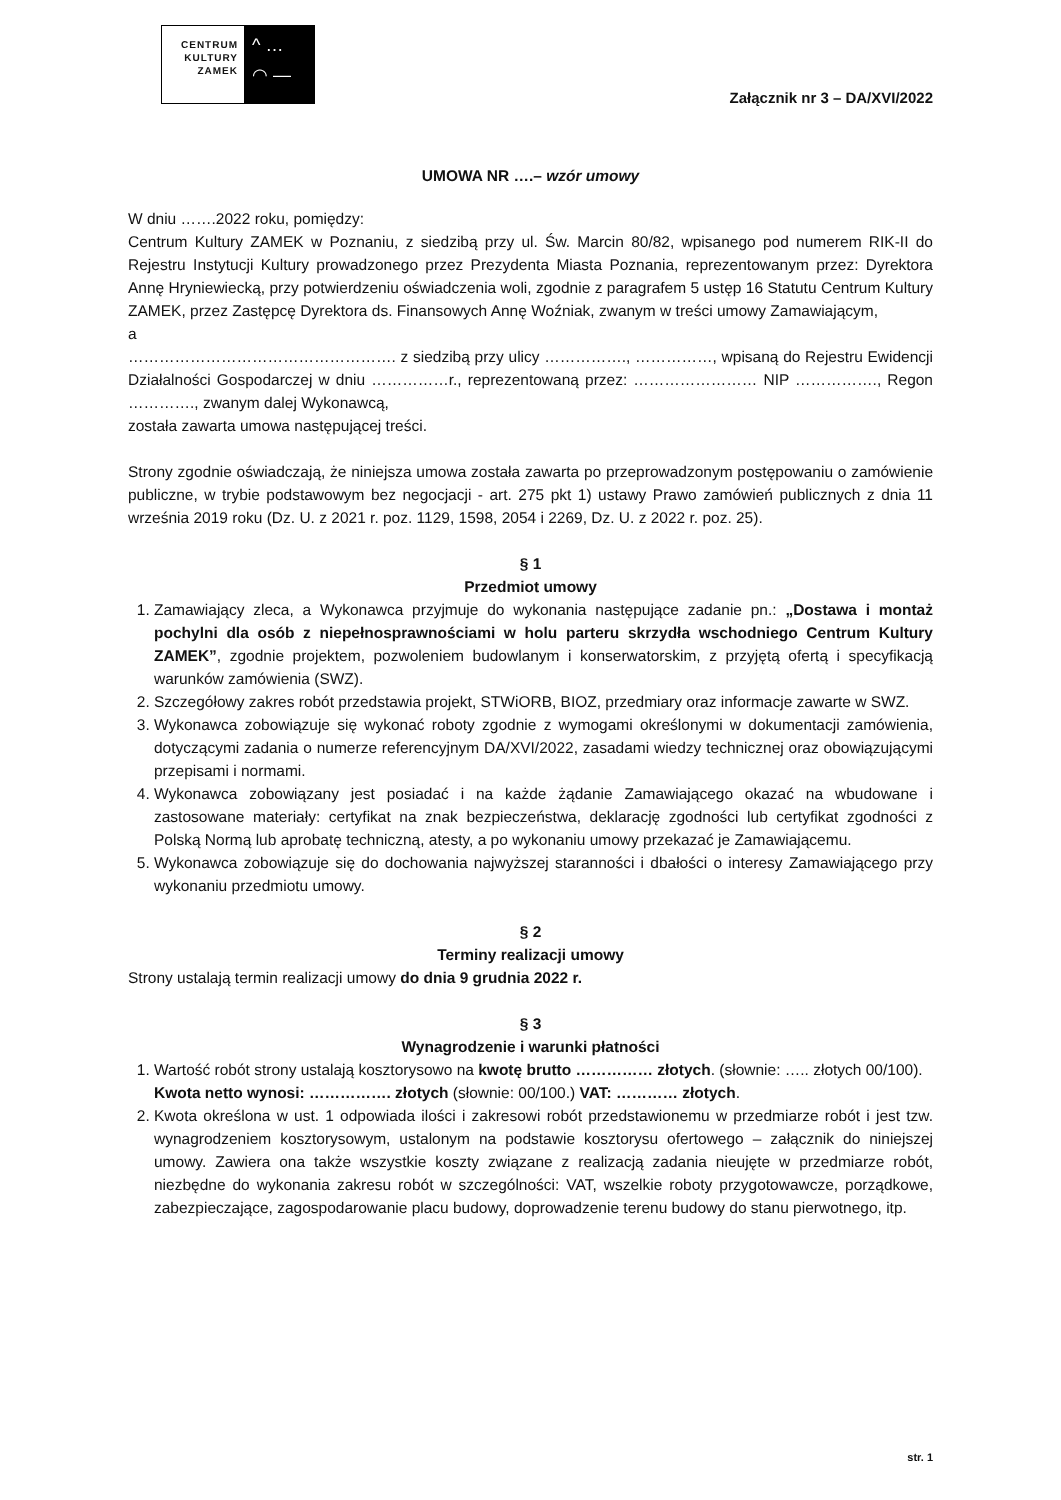CENTRUM
KULTURY
ZAMEK
^ …
◠ —
Załącznik nr 3 – DA/XVI/2022
UMOWA NR ….– wzór umowy
W dniu …….2022 roku, pomiędzy:
Centrum Kultury ZAMEK w Poznaniu, z siedzibą przy ul. Św. Marcin 80/82, wpisanego pod numerem RIK-II do Rejestru Instytucji Kultury prowadzonego przez Prezydenta Miasta Poznania, reprezentowanym przez: Dyrektora Annę Hryniewiecką, przy potwierdzeniu oświadczenia woli, zgodnie z paragrafem 5 ustęp 16 Statutu Centrum Kultury ZAMEK, przez Zastępcę Dyrektora ds. Finansowych Annę Woźniak, zwanym w treści umowy Zamawiającym,
a
……………………………………………. z siedzibą przy ulicy ……………., ……………, wpisaną do Rejestru Ewidencji Działalności Gospodarczej w dniu ……………r., reprezentowaną przez: …………………… NIP ……………., Regon …………., zwanym dalej Wykonawcą,
została zawarta umowa następującej treści.
Strony zgodnie oświadczają, że niniejsza umowa została zawarta po przeprowadzonym postępowaniu o zamówienie publiczne, w trybie podstawowym bez negocjacji - art. 275 pkt 1) ustawy Prawo zamówień publicznych z dnia 11 września 2019 roku (Dz. U. z 2021 r. poz. 1129, 1598, 2054 i 2269, Dz. U. z 2022 r. poz. 25).
§ 1
Przedmiot umowy
1. Zamawiający zleca, a Wykonawca przyjmuje do wykonania następujące zadanie pn.: „Dostawa i montaż pochylni dla osób z niepełnosprawnościami w holu parteru skrzydła wschodniego Centrum Kultury ZAMEK”, zgodnie projektem, pozwoleniem budowlanym i konserwatorskim, z przyjętą ofertą i specyfikacją warunków zamówienia (SWZ).
2. Szczegółowy zakres robót przedstawia projekt, STWiORB, BIOZ, przedmiary oraz informacje zawarte w SWZ.
3. Wykonawca zobowiązuje się wykonać roboty zgodnie z wymogami określonymi w dokumentacji zamówienia, dotyczącymi zadania o numerze referencyjnym DA/XVI/2022, zasadami wiedzy technicznej oraz obowiązującymi przepisami i normami.
4. Wykonawca zobowiązany jest posiadać i na każde żądanie Zamawiającego okazać na wbudowane i zastosowane materiały: certyfikat na znak bezpieczeństwa, deklarację zgodności lub certyfikat zgodności z Polską Normą lub aprobatę techniczną, atesty, a po wykonaniu umowy przekazać je Zamawiającemu.
5. Wykonawca zobowiązuje się do dochowania najwyższej staranności i dbałości o interesy Zamawiającego przy wykonaniu przedmiotu umowy.
§ 2
Terminy realizacji umowy
Strony ustalają termin realizacji umowy do dnia 9 grudnia 2022 r.
§ 3
Wynagrodzenie i warunki płatności
1. Wartość robót strony ustalają kosztorysowo na kwotę brutto …………… złotych. (słownie: ….. złotych 00/100).
Kwota netto wynosi: ……………. złotych (słownie: 00/100.) VAT: ………… złotych.
2. Kwota określona w ust. 1 odpowiada ilości i zakresowi robót przedstawionemu w przedmiarze robót i jest tzw. wynagrodzeniem kosztorysowym, ustalonym na podstawie kosztorysu ofertowego – załącznik do niniejszej umowy. Zawiera ona także wszystkie koszty związane z realizacją zadania nieujęte w przedmiarze robót, niezbędne do wykonania zakresu robót w szczególności: VAT, wszelkie roboty przygotowawcze, porządkowe, zabezpieczające, zagospodarowanie placu budowy, doprowadzenie terenu budowy do stanu pierwotnego, itp.
str. 1